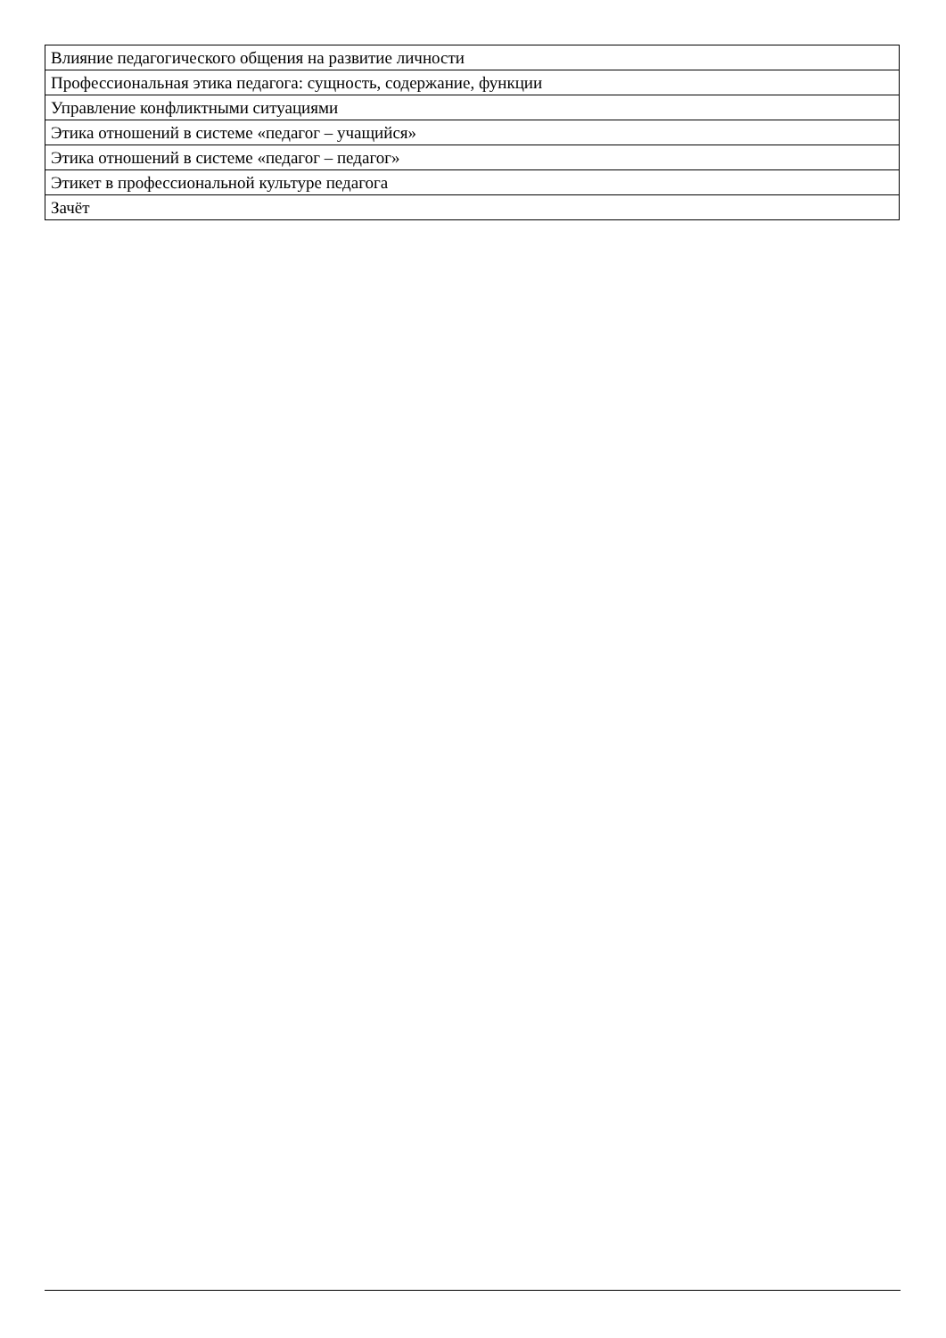| Влияние педагогического общения на развитие личности |
| Профессиональная этика педагога: сущность, содержание, функции |
| Управление конфликтными ситуациями |
| Этика отношений в системе «педагог – учащийся» |
| Этика отношений в системе «педагог – педагог» |
| Этикет в профессиональной культуре педагога |
| Зачёт |